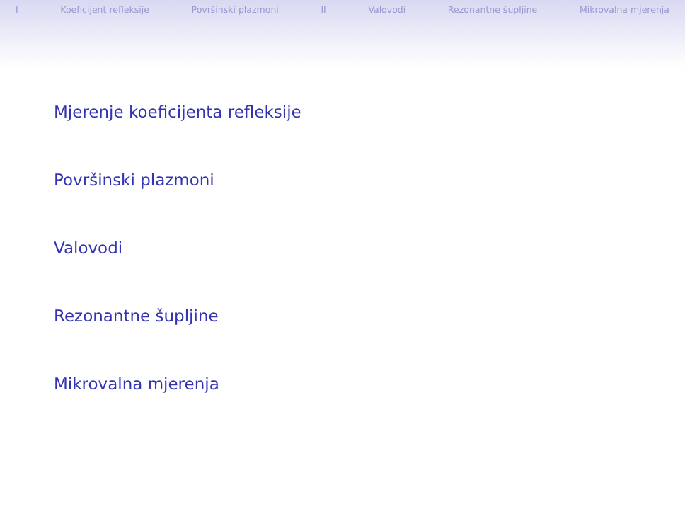I Koeficijent refleksije Površinski plazmoni II Valovodi Rezonantne šupljine Mikrovalna mjerenja
Mjerenje koeficijenta refleksije
Površinski plazmoni
Valovodi
Rezonantne šupljine
Mikrovalna mjerenja